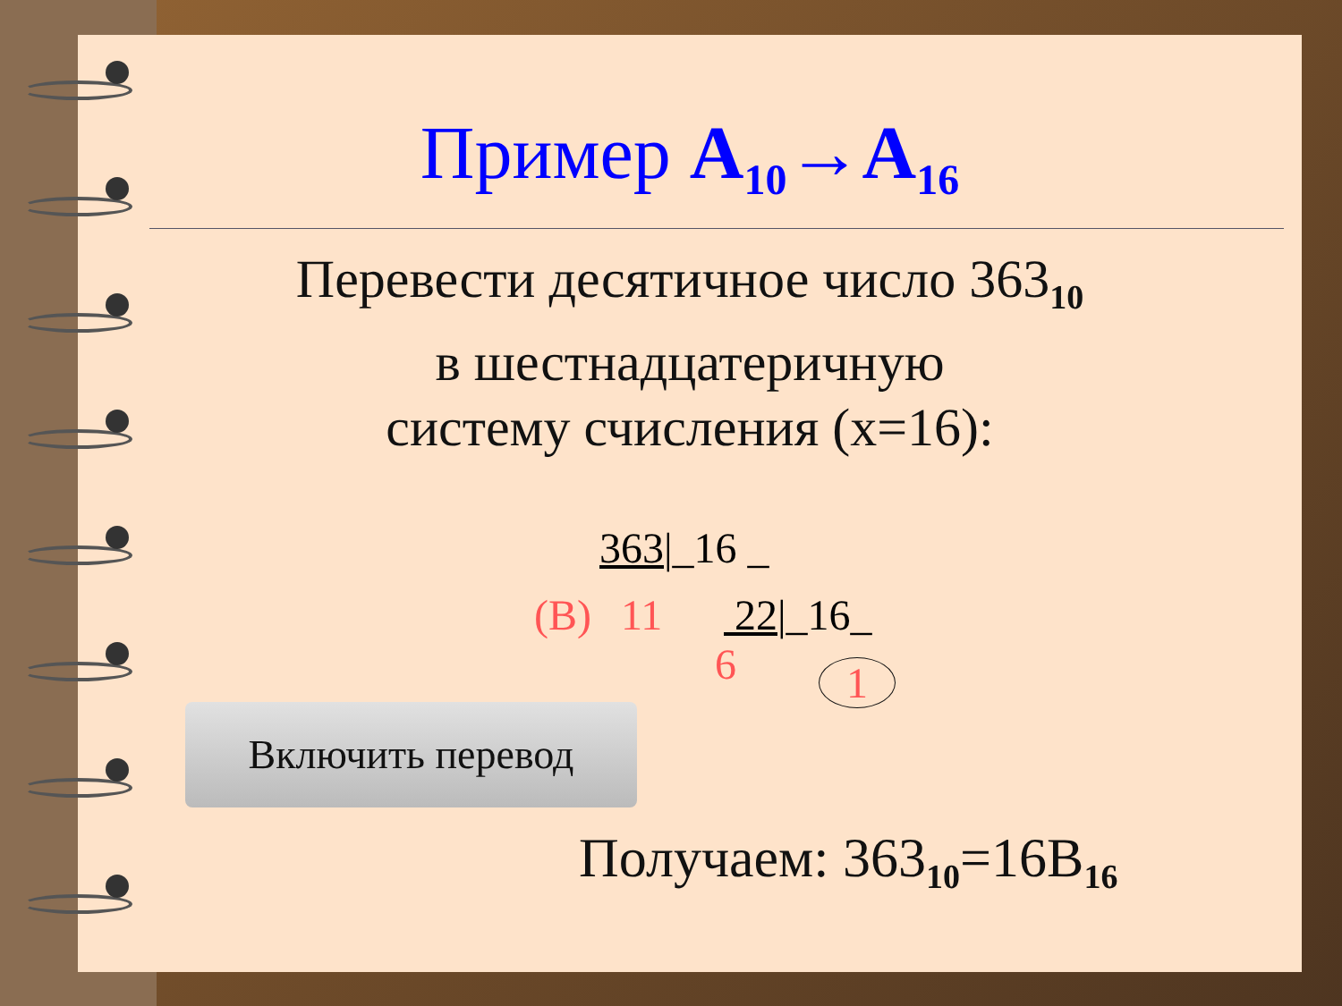Пример A<sub>10</sub>→A<sub>16</sub>
Перевести десятичное число 363<sub>10</sub>
в шестнадцатеричную
систему счисления (x=16):
363|_16 _
(B) 11 22|_16_
6 1
Включить перевод
Получаем: 363<sub>10</sub>=16B<sub>16</sub>